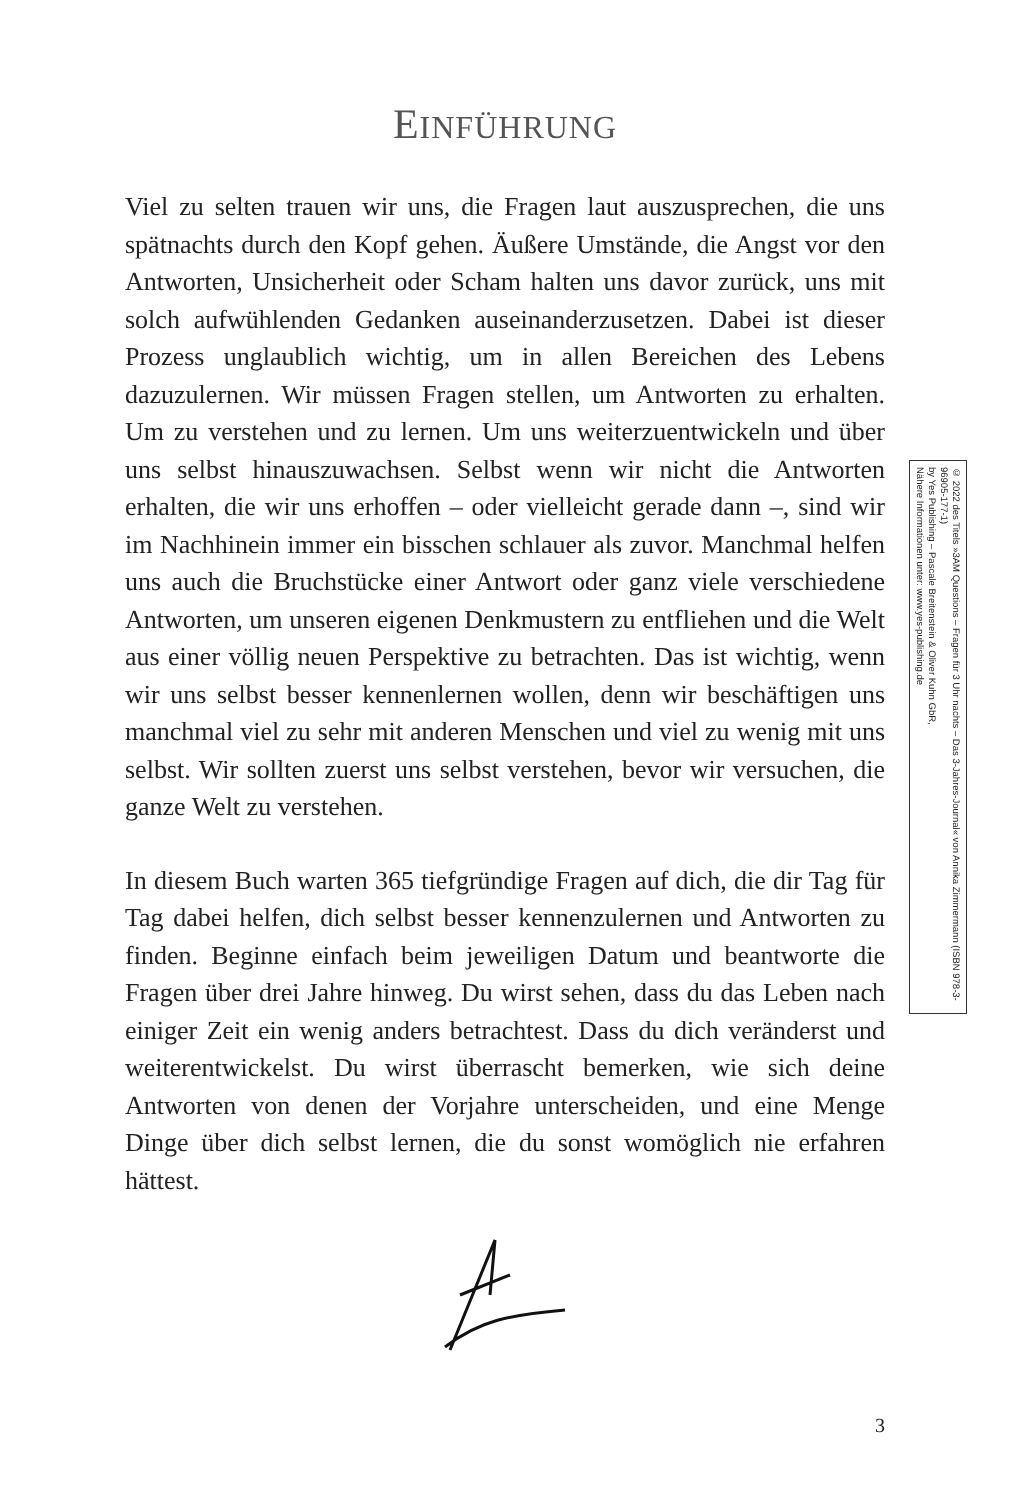EINFÜHRUNG
Viel zu selten trauen wir uns, die Fragen laut auszusprechen, die uns spätnachts durch den Kopf gehen. Äußere Umstände, die Angst vor den Antworten, Unsicherheit oder Scham halten uns davor zurück, uns mit solch aufwühlenden Gedanken auseinanderzusetzen. Dabei ist dieser Prozess unglaublich wichtig, um in allen Bereichen des Lebens dazuzulernen. Wir müssen Fragen stellen, um Antworten zu erhalten. Um zu verstehen und zu lernen. Um uns weiterzuentwickeln und über uns selbst hinauszuwachsen. Selbst wenn wir nicht die Antworten erhalten, die wir uns erhoffen – oder vielleicht gerade dann –, sind wir im Nachhinein immer ein bisschen schlauer als zuvor. Manchmal helfen uns auch die Bruchstücke einer Antwort oder ganz viele verschiedene Antworten, um unseren eigenen Denkmustern zu entfliehen und die Welt aus einer völlig neuen Perspektive zu betrachten. Das ist wichtig, wenn wir uns selbst besser kennenlernen wollen, denn wir beschäftigen uns manchmal viel zu sehr mit anderen Menschen und viel zu wenig mit uns selbst. Wir sollten zuerst uns selbst verstehen, bevor wir versuchen, die ganze Welt zu verstehen.
In diesem Buch warten 365 tiefgründige Fragen auf dich, die dir Tag für Tag dabei helfen, dich selbst besser kennenzulernen und Antworten zu finden. Beginne einfach beim jeweiligen Datum und beantworte die Fragen über drei Jahre hinweg. Du wirst sehen, dass du das Leben nach einiger Zeit ein wenig anders betrachtest. Dass du dich veränderst und weiterentwickelst. Du wirst überrascht bemerken, wie sich deine Antworten von denen der Vorjahre unterscheiden, und eine Menge Dinge über dich selbst lernen, die du sonst womöglich nie erfahren hättest.
3
© 2022 des Titels »3AM Questions – Fragen für 3 Uhr nachts – Das 3-Jahres-Journal« von Annika Zimmermann (ISBN 978-3-96905-177-1)
by Yes Publishing – Pascale Breitenstein & Oliver Kuhn GbR,
Nähere Informationen unter: www.yes-publishing.de